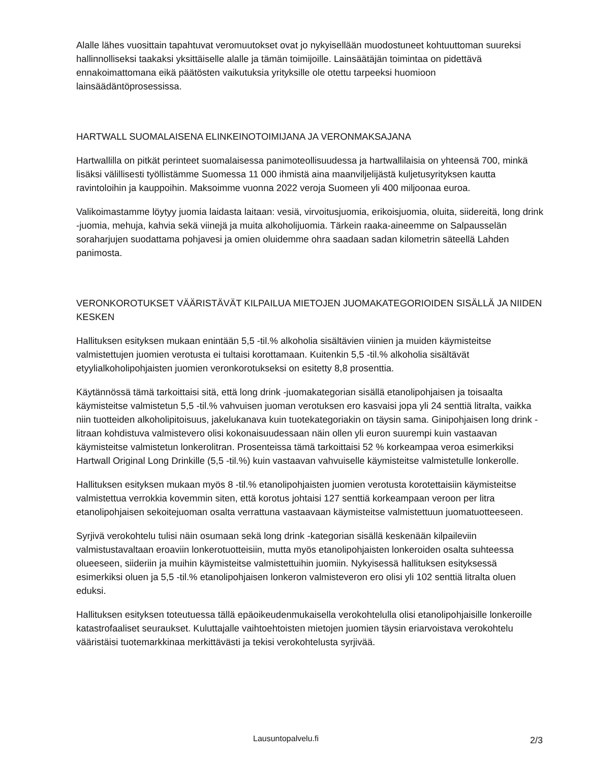Alalle lähes vuosittain tapahtuvat veromuutokset ovat jo nykyisellään muodostuneet kohtuuttoman suureksi hallinnolliseksi taakaksi yksittäiselle alalle ja tämän toimijoille. Lainsäätäjän toimintaa on pidettävä ennakoimattomana eikä päätösten vaikutuksia yrityksille ole otettu tarpeeksi huomioon lainsäädäntöprosessissa.
HARTWALL SUOMALAISENA ELINKEINOTOIMIJANA JA VERONMAKSAJANA
Hartwallilla on pitkät perinteet suomalaisessa panimoteollisuudessa ja hartwallilaisia on yhteensä 700, minkä lisäksi välillisesti työllistämme Suomessa 11 000 ihmistä aina maanviljelijästä kuljetusyrityksen kautta ravintoloihin ja kauppoihin. Maksoimme vuonna 2022 veroja Suomeen yli 400 miljoonaa euroa.
Valikoimastamme löytyy juomia laidasta laitaan: vesiä, virvoitusjuomia, erikoisjuomia, oluita, siidereitä, long drink -juomia, mehuja, kahvia sekä viinejä ja muita alkoholijuomia. Tärkein raaka-aineemme on Salpausselän soraharjujen suodattama pohjavesi ja omien oluidemme ohra saadaan sadan kilometrin säteellä Lahden panimosta.
VERONKOROTUKSET VÄÄRISTÄVÄT KILPAILUA MIETOJEN JUOMAKATEGORIOIDEN SISÄLLÄ JA NIIDEN KESKEN
Hallituksen esityksen mukaan enintään 5,5 -til.% alkoholia sisältävien viinien ja muiden käymisteitse valmistettujen juomien verotusta ei tultaisi korottamaan. Kuitenkin 5,5 -til.% alkoholia sisältävät etyylialkoholipohjaisten juomien veronkorotukseksi on esitetty 8,8 prosenttia.
Käytännössä tämä tarkoittaisi sitä, että long drink -juomakategorian sisällä etanolipohjaisen ja toisaalta käymisteitse valmistetun 5,5 -til.% vahvuisen juoman verotuksen ero kasvaisi jopa yli 24 senttiä litralta, vaikka niin tuotteiden alkoholipitoisuus, jakelukanava kuin tuotekategoriakin on täysin sama. Ginipohjaisen long drink -litraan kohdistuva valmistevero olisi kokonaisuudessaan näin ollen yli euron suurempi kuin vastaavan käymisteitse valmistetun lonkerolitran. Prosenteissa tämä tarkoittaisi 52 % korkeampaa veroa esimerkiksi Hartwall Original Long Drinkille (5,5 -til.%) kuin vastaavan vahvuiselle käymisteitse valmistetulle lonkerolle.
Hallituksen esityksen mukaan myös 8 -til.% etanolipohjaisten juomien verotusta korotettaisiin käymisteitse valmistettua verrokkia kovemmin siten, että korotus johtaisi 127 senttiä korkeampaan veroon per litra etanolipohjaisen sekoitejuoman osalta verrattuna vastaavaan käymisteitse valmistettuun juomatuotteeseen.
Syrjivä verokohtelu tulisi näin osumaan sekä long drink -kategorian sisällä keskenään kilpaileviin valmistustavaltaan eroaviin lonkerotuotteisiin, mutta myös etanolipohjaisten lonkeroiden osalta suhteessa olueeseen, siideriin ja muihin käymisteitse valmistettuihin juomiin. Nykyisessä hallituksen esityksessä esimerkiksi oluen ja 5,5 -til.% etanolipohjaisen lonkeron valmisteveron ero olisi yli 102 senttiä litralta oluen eduksi.
Hallituksen esityksen toteutuessa tällä epäoikeudenmukaisella verokohtelulla olisi etanolipohjaisille lonkeroille katastrofaaliset seuraukset. Kuluttajalle vaihtoehtoisten mietojen juomien täysin eriarvoistava verokohtelu vääristäisi tuotemarkkinaa merkittävästi ja tekisi verokohtelusta syrjivää.
Lausuntopalvelu.fi 2/3